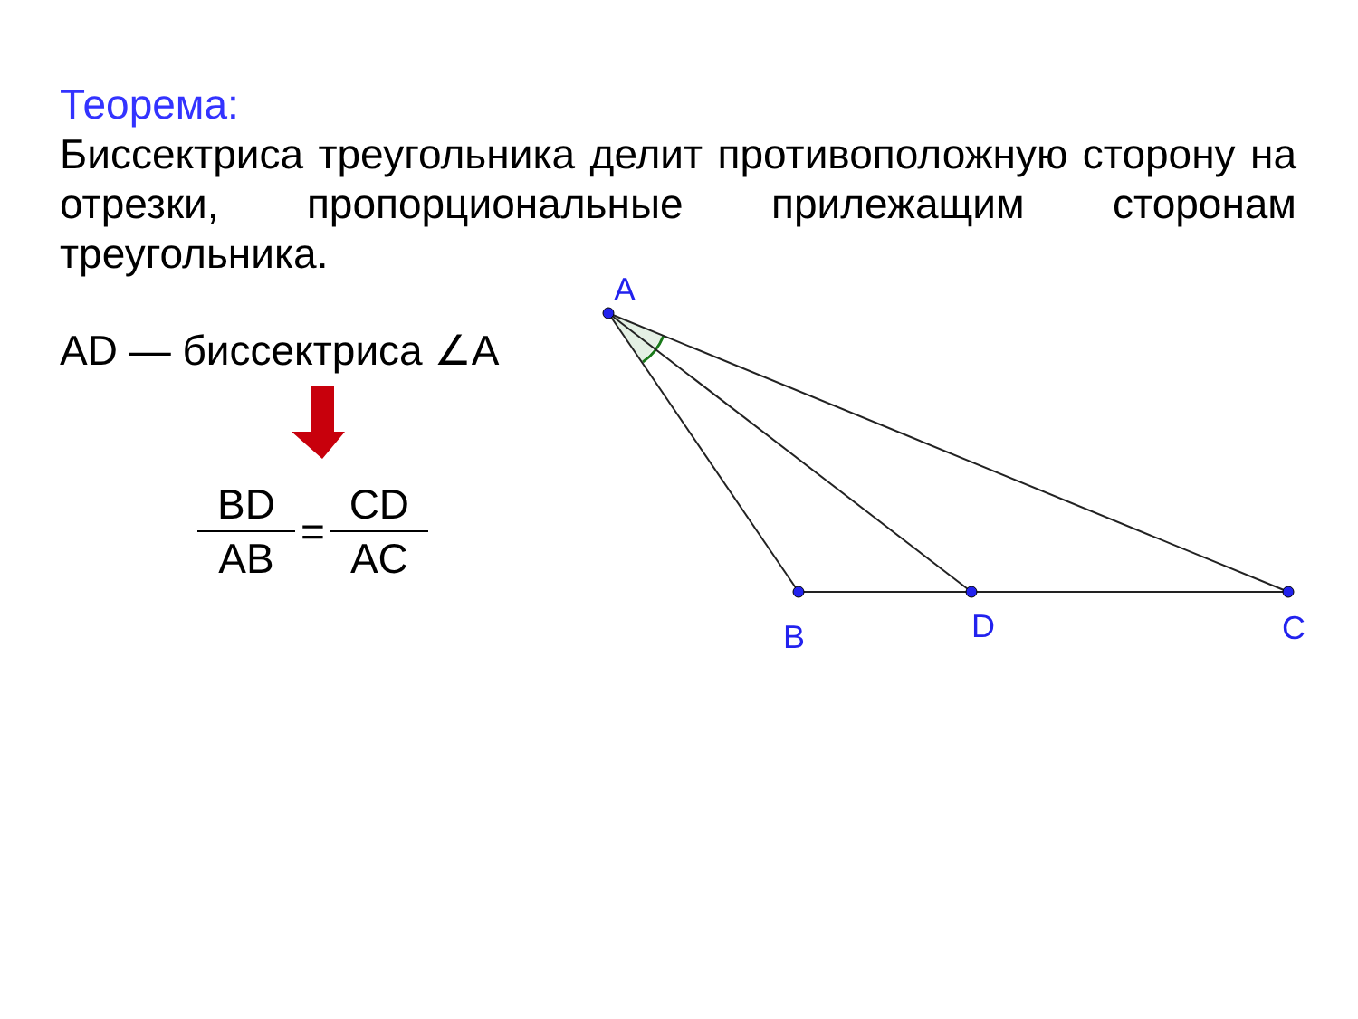A
B
D
C
Теорема:
Биссектриса треугольника делит противоположную сторону на отрезки, пропорциональные прилежащим сторонам треугольника.
AD — биссектриса ∠A
BD
AB
=
CD
AC